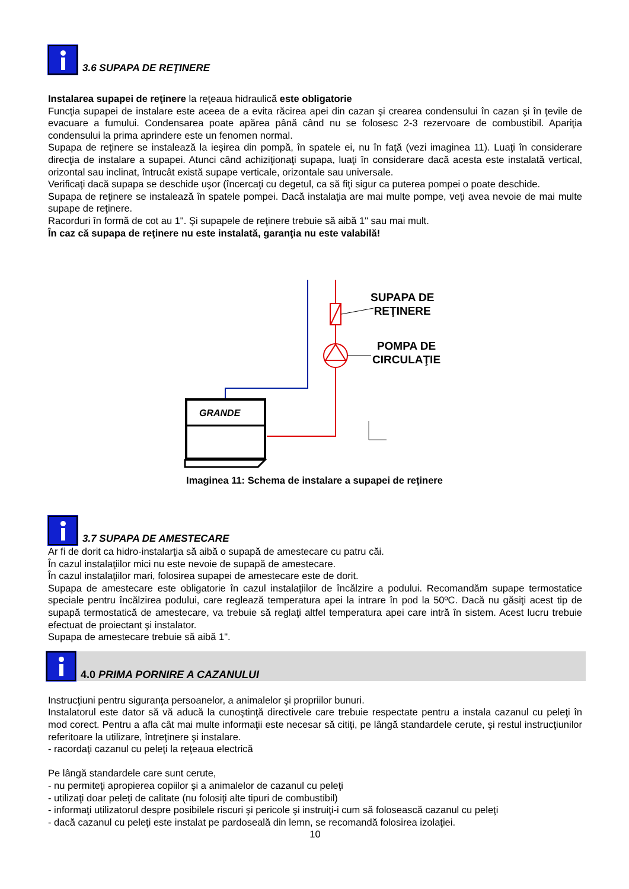3.6 SUPAPA DE REŢINERE
Instalarea supapei de reţinere la reţeaua hidraulică este obligatorie
Funcţia supapei de instalare este aceea de a evita răcirea apei din cazan şi crearea condensului în cazan şi în ţevile de evacuare a fumului. Condensarea poate apărea până când nu se folosesc 2-3 rezervoare de combustibil. Apariţia condensului la prima aprindere este un fenomen normal.
Supapa de reţinere se instalează la ieşirea din pompă, în spatele ei, nu în faţă (vezi imaginea 11). Luaţi în considerare direcţia de instalare a supapei. Atunci când achiziţionaţi supapa, luaţi în considerare dacă acesta este instalată vertical, orizontal sau inclinat, întrucât există supape verticale, orizontale sau universale.
Verificaţi dacă supapa se deschide uşor (încercaţi cu degetul, ca să fiţi sigur ca puterea pompei o poate deschide.
Supapa de reţinere se instalează în spatele pompei. Dacă instalaţia are mai multe pompe, veţi avea nevoie de mai multe supape de reţinere.
Racorduri în formă de cot au 1". Şi supapele de reţinere trebuie să aibă 1" sau mai mult.
În caz că supapa de reţinere nu este instalată, garanţia nu este valabilă!
GRANDE
SUPAPA DE
REŢINERE
POMPA DE
CIRCULAŢIE
Imaginea 11: Schema de instalare a supapei de reţinere
3.7 SUPAPA DE AMESTECARE
Ar fi de dorit ca hidro-instalarţia să aibă o supapă de amestecare cu patru căi.
În cazul instalaţiilor mici nu este nevoie de supapă de amestecare.
În cazul instalaţiilor mari, folosirea supapei de amestecare este de dorit.
Supapa de amestecare este obligatorie în cazul instalaţiilor de încălzire a podului. Recomandăm supape termostatice speciale pentru încălzirea podului, care reglează temperatura apei la intrare în pod la 50ºC. Dacă nu găsiţi acest tip de supapă termostatică de amestecare, va trebuie să reglaţi altfel temperatura apei care intră în sistem. Acest lucru trebuie efectuat de proiectant şi instalator.
Supapa de amestecare trebuie să aibă 1".
4.0 PRIMA PORNIRE A CAZANULUI
Instrucţiuni pentru siguranţa persoanelor, a animalelor şi propriilor bunuri.
Instalatorul este dator să vă aducă la cunoştinţă directivele care trebuie respectate pentru a instala cazanul cu peleţi în mod corect. Pentru a afla cât mai multe informaţii este necesar să citiţi, pe lângă standardele cerute, şi restul instrucţiunilor referitoare la utilizare, întreţinere şi instalare.
- racordaţi cazanul cu peleţi la reţeaua electrică
Pe lângă standardele care sunt cerute,
- nu permiteţi apropierea copiilor şi a animalelor de cazanul cu peleţi
- utilizaţi doar peleţi de calitate (nu folosiţi alte tipuri de combustibil)
- informaţi utilizatorul despre posibilele riscuri şi pericole şi instruiţi-i cum să folosească cazanul cu peleţi
- dacă cazanul cu peleţi este instalat pe pardoseală din lemn, se recomandă folosirea izolaţiei.
10